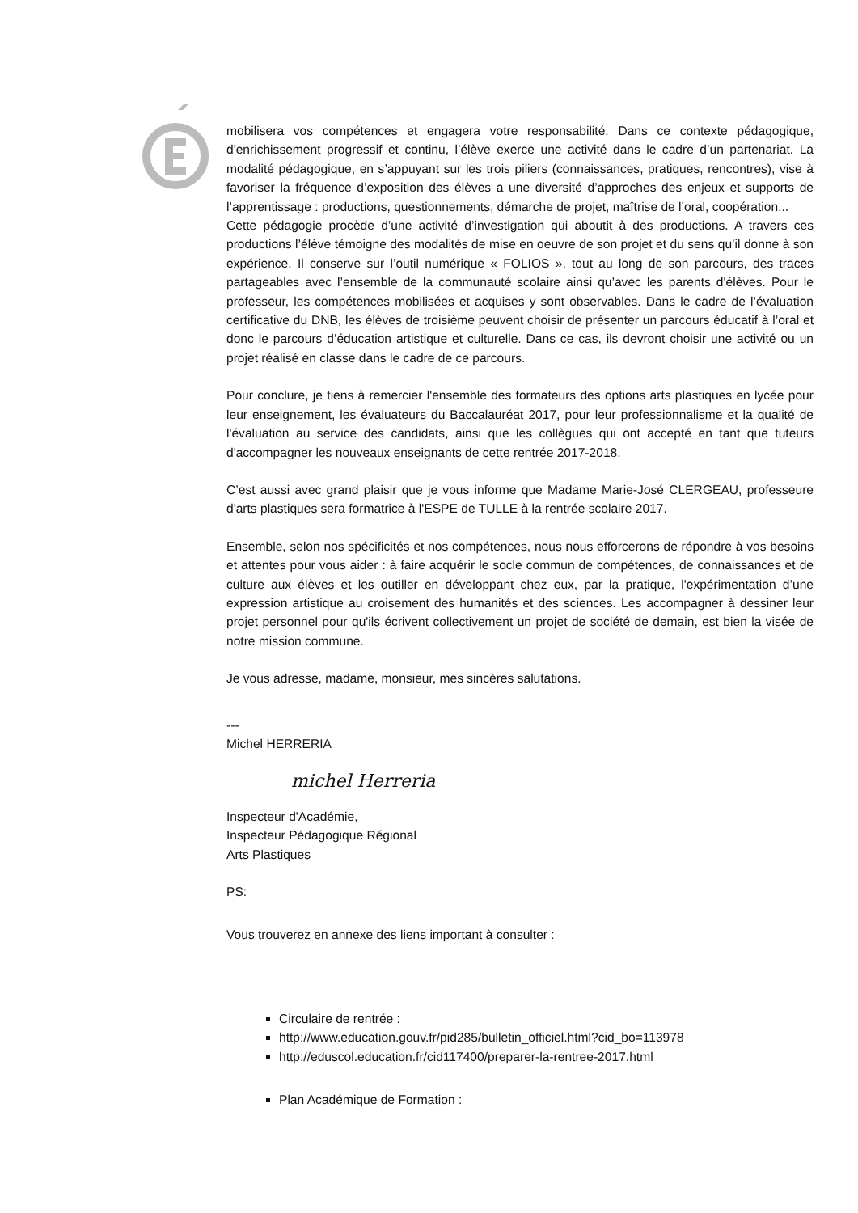mobilisera vos compétences et engagera votre responsabilité. Dans ce contexte pédagogique, d'enrichissement progressif et continu, l’élève exerce une activité dans le cadre d’un partenariat. La modalité pédagogique, en s’appuyant sur les trois piliers (connaissances, pratiques, rencontres), vise à favoriser la fréquence d’exposition des élèves a une diversité d’approches des enjeux et supports de l’apprentissage : productions, questionnements, démarche de projet, maîtrise de l’oral, coopération...
Cette pédagogie procède d’une activité d’investigation qui aboutit à des productions. A travers ces productions l’élève témoigne des modalités de mise en oeuvre de son projet et du sens qu’il donne à son expérience. Il conserve sur l’outil numérique « FOLIOS », tout au long de son parcours, des traces partageables avec l’ensemble de la communauté scolaire ainsi qu’avec les parents d'élèves. Pour le professeur, les compétences mobilisées et acquises y sont observables. Dans le cadre de l’évaluation certificative du DNB, les élèves de troisième peuvent choisir de présenter un parcours éducatif à l’oral et donc le parcours d’éducation artistique et culturelle. Dans ce cas, ils devront choisir une activité ou un projet réalisé en classe dans le cadre de ce parcours.
Pour conclure, je tiens à remercier l'ensemble des formateurs des options arts plastiques en lycée pour leur enseignement, les évaluateurs du Baccalauréat 2017, pour leur professionnalisme et la qualité de l'évaluation au service des candidats, ainsi que les collègues qui ont accepté en tant que tuteurs d'accompagner les nouveaux enseignants de cette rentrée 2017-2018.
C’est aussi avec grand plaisir que je vous informe que Madame Marie-José CLERGEAU, professeure d'arts plastiques sera formatrice à l'ESPE de TULLE à la rentrée scolaire 2017.
Ensemble, selon nos spécificités et nos compétences, nous nous efforcerons de répondre à vos besoins et attentes pour vous aider : à faire acquérir le socle commun de compétences, de connaissances et de culture aux élèves et les outiller en développant chez eux, par la pratique, l'expérimentation d’une expression artistique au croisement des humanités et des sciences. Les accompagner à dessiner leur projet personnel pour qu'ils écrivent collectivement un projet de société de demain, est bien la visée de notre mission commune.
Je vous adresse, madame, monsieur, mes sincères salutations.
---
Michel HERRERIA
michel Herreria
Inspecteur d'Académie,
Inspecteur Pédagogique Régional
Arts Plastiques
PS:
Vous trouverez en annexe des liens important à consulter :
Circulaire de rentrée :
http://www.education.gouv.fr/pid285/bulletin_officiel.html?cid_bo=113978
http://eduscol.education.fr/cid117400/preparer-la-rentree-2017.html
Plan Académique de Formation :